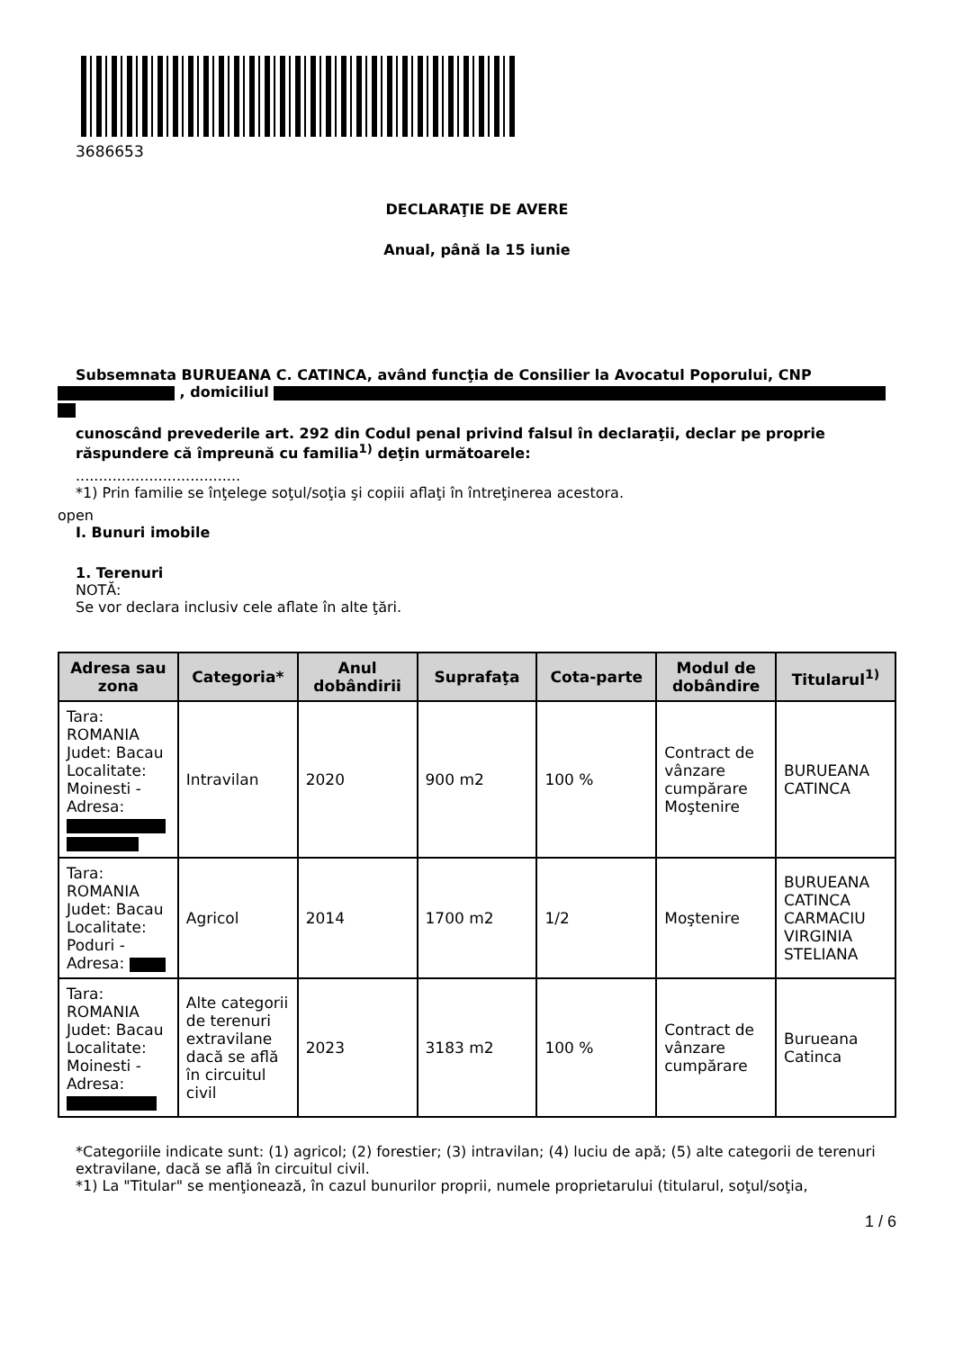3686653
DECLARAŢIE DE AVERE
Anual, până la 15 iunie
Subsemnata BURUEANA C. CATINCA, având funcţia de Consilier la Avocatul Poporului, CNP
, domiciliul
cunoscând prevederile art. 292 din Codul penal privind falsul în declaraţii, declar pe proprie răspundere că împreună cu familia<sup>1)</sup> deţin următoarele:
....................................
*1) Prin familie se înţelege soţul/soţia şi copiii aflaţi în întreţinerea acestora.
open
I. Bunuri imobile
1. Terenuri
NOTĂ:
Se vor declara inclusiv cele aflate în alte ţări.
| Adresa sau zona | Categoria* | Anul dobândirii | Suprafaţa | Cota-parte | Modul de dobândire | Titularul<sup>1)</sup> |
| --- | --- | --- | --- | --- | --- | --- |
| Tara: ROMANIA Judet: Bacau Localitate: Moinesti - Adresa: | Intravilan | 2020 | 900 m2 | 100 % | Contract de vânzare cumpărare Moştenire | BURUEANA CATINCA |
| Tara: ROMANIA Judet: Bacau Localitate: Poduri - Adresa: | Agricol | 2014 | 1700 m2 | 1/2 | Moştenire | BURUEANA CATINCA CARMACIU VIRGINIA STELIANA |
| Tara: ROMANIA Judet: Bacau Localitate: Moinesti - Adresa: | Alte categorii de terenuri extravilane dacă se află în circuitul civil | 2023 | 3183 m2 | 100 % | Contract de vânzare cumpărare | Burueana Catinca |
*Categoriile indicate sunt: (1) agricol; (2) forestier; (3) intravilan; (4) luciu de apă; (5) alte categorii de terenuri extravilane, dacă se află în circuitul civil.
*1) La "Titular" se menţionează, în cazul bunurilor proprii, numele proprietarului (titularul, soţul/soţia,
1 / 6